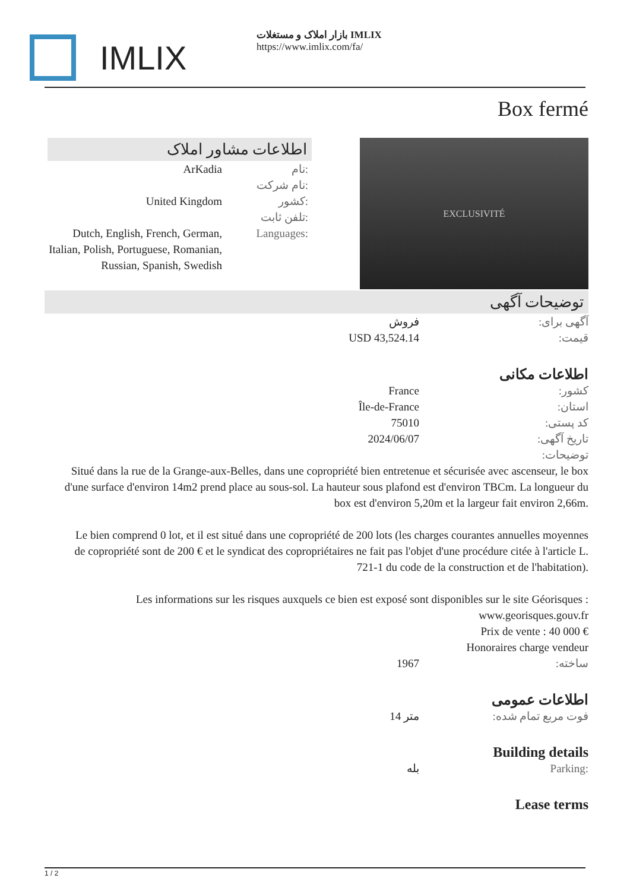IMLIX
بازار املاک و مستغلات IMLIX
https://www.imlix.com/fa/
Box fermé
اطلاعات مشاور املاک
نام: ArKadia
نام شرکت:
کشور: United Kingdom
تلفن ثابت:
Languages: Dutch, English, French, German, Italian, Polish, Portuguese, Romanian, Russian, Spanish, Swedish
EXCLUSIVITÉ
توضیحات آگهی
آگهی برای: فروش
قیمت: USD 43,524.14
اطلاعات مکانی
کشور: France
استان: Île-de-France
کد پستی: 75010
تاریخ آگهی: 2024/06/07
توضیحات:
Situé dans la rue de la Grange-aux-Belles, dans une copropriété bien entretenue et sécurisée avec ascenseur, le box d'une surface d'environ 14m2 prend place au sous-sol. La hauteur sous plafond est d'environ TBCm. La longueur du box est d'environ 5,20m et la largeur fait environ 2,66m.
Le bien comprend 0 lot, et il est situé dans une copropriété de 200 lots (les charges courantes annuelles moyennes de copropriété sont de 200 € et le syndicat des copropriétaires ne fait pas l'objet d'une procédure citée à l'article L. 721-1 du code de la construction et de l'habitation).
Les informations sur les risques auxquels ce bien est exposé sont disponibles sur le site Géorisques : www.georisques.gouv.fr
Prix de vente : 40 000 €
Honoraires charge vendeur
ساخته: 1967
اطلاعات عمومی
فوت مربع تمام شده: 14 متر
Building details
Parking: بله
Lease terms
1 / 2